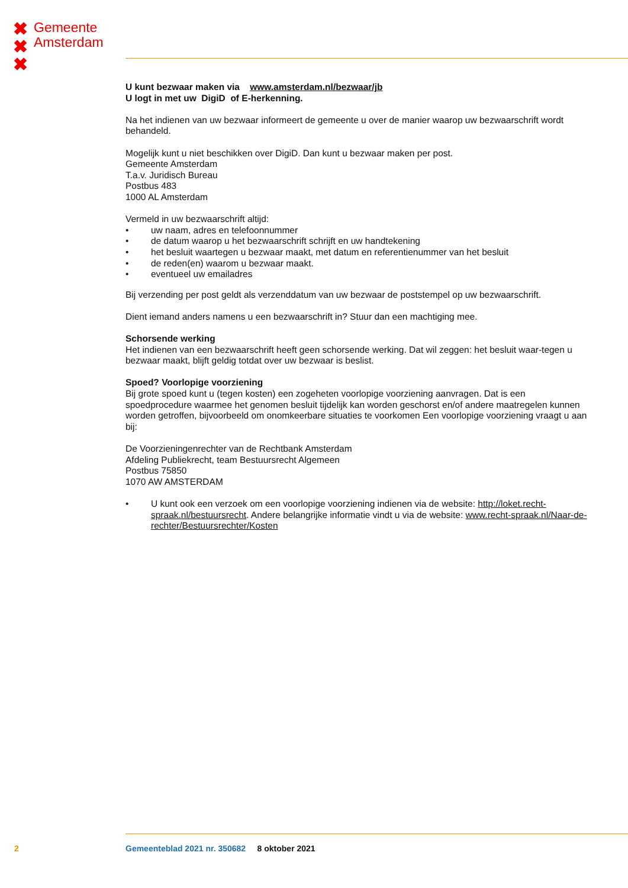✖
✖
✖
Gemeente
Amsterdam
U kunt bezwaar maken via www.amsterdam.nl/bezwaar/jb
U logt in met uw DigiD of E-herkenning.
Na het indienen van uw bezwaar informeert de gemeente u over de manier waarop uw bezwaarschrift wordt behandeld.
Mogelijk kunt u niet beschikken over DigiD. Dan kunt u bezwaar maken per post.
Gemeente Amsterdam
T.a.v. Juridisch Bureau
Postbus 483
1000 AL Amsterdam
Vermeld in uw bezwaarschrift altijd:
• uw naam, adres en telefoonnummer
• de datum waarop u het bezwaarschrift schrijft en uw handtekening
• het besluit waartegen u bezwaar maakt, met datum en referentienummer van het besluit
• de reden(en) waarom u bezwaar maakt.
• eventueel uw emailadres
Bij verzending per post geldt als verzenddatum van uw bezwaar de poststempel op uw bezwaarschrift.
Dient iemand anders namens u een bezwaarschrift in? Stuur dan een machtiging mee.
Schorsende werking
Het indienen van een bezwaarschrift heeft geen schorsende werking. Dat wil zeggen: het besluit waar-tegen u bezwaar maakt, blijft geldig totdat over uw bezwaar is beslist.
Spoed? Voorlopige voorziening
Bij grote spoed kunt u (tegen kosten) een zogeheten voorlopige voorziening aanvragen. Dat is een spoedprocedure waarmee het genomen besluit tijdelijk kan worden geschorst en/of andere maatregelen kunnen worden getroffen, bijvoorbeeld om onomkeerbare situaties te voorkomen Een voorlopige voorziening vraagt u aan bij:
De Voorzieningenrechter van de Rechtbank Amsterdam
Afdeling Publiekrecht, team Bestuursrecht Algemeen
Postbus 75850
1070 AW AMSTERDAM
• U kunt ook een verzoek om een voorlopige voorziening indienen via de website: http://loket.recht-spraak.nl/bestuursrecht. Andere belangrijke informatie vindt u via de website: www.recht-spraak.nl/Naar-de-rechter/Bestuursrechter/Kosten
2 Gemeenteblad 2021 nr. 350682 8 oktober 2021